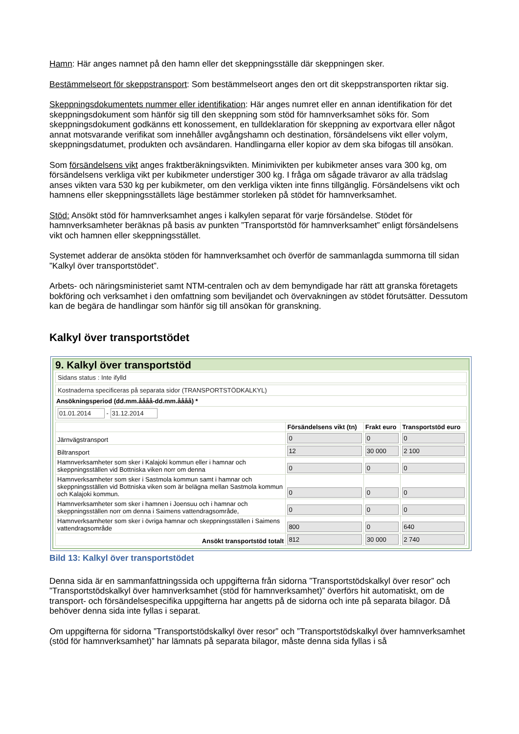Hamn: Här anges namnet på den hamn eller det skeppningsställe där skeppningen sker.
Bestämmelseort för skeppstransport: Som bestämmelseort anges den ort dit skeppstransporten riktar sig.
Skeppningsdokumentets nummer eller identifikation: Här anges numret eller en annan identifikation för det skeppningsdokument som hänför sig till den skeppning som stöd för hamnverksamhet söks för. Som skeppningsdokument godkänns ett konossement, en tulldeklaration för skeppning av exportvara eller något annat motsvarande verifikat som innehåller avgångshamn och destination, försändelsens vikt eller volym, skeppningsdatumet, produkten och avsändaren. Handlingarna eller kopior av dem ska bifogas till ansökan.
Som försändelsens vikt anges fraktberäkningsvikten. Minimivikten per kubikmeter anses vara 300 kg, om försändelsens verkliga vikt per kubikmeter understiger 300 kg. I fråga om sågade trävaror av alla trädslag anses vikten vara 530 kg per kubikmeter, om den verkliga vikten inte finns tillgänglig. Försändelsens vikt och hamnens eller skeppningsställets läge bestämmer storleken på stödet för hamnverksamhet.
Stöd: Ansökt stöd för hamnverksamhet anges i kalkylen separat för varje försändelse. Stödet för hamnverksamheter beräknas på basis av punkten ”Transportstöd för hamnverksamhet” enligt försändelsens vikt och hamnen eller skeppningsstället.
Systemet adderar de ansökta stöden för hamnverksamhet och överför de sammanlagda summorna till sidan ”Kalkyl över transportstödet”.
Arbets- och näringsministeriet samt NTM-centralen och av dem bemyndigade har rätt att granska företagets bokföring och verksamhet i den omfattning som beviljandet och övervakningen av stödet förutsätter. Dessutom kan de begära de handlingar som hänför sig till ansökan för granskning.
Kalkyl över transportstödet
9. Kalkyl över transportstöd
Sidans status : Inte ifylld
Kostnaderna specificeras på separata sidor (TRANSPORTSTÖDKALKYL)
Ansökningsperiod (dd.mm.åååå-dd.mm.åååå) *
01.01.2014 - 31.12.2014
| | Försändelsens vikt (tn) | Frakt euro | Transportstöd euro |
| --- | --- | --- | --- |
| Järnvägstransport | 0 | 0 | 0 |
| Biltransport | 12 | 30 000 | 2 100 |
| Hamnverksamheter som sker i Kalajoki kommun eller i hamnar och skeppningsställen vid Bottniska viken norr om denna | 0 | 0 | 0 |
| Hamnverksamheter som sker i Sastmola kommun samt i hamnar och skeppningsställen vid Bottniska viken som är belägna mellan Sastmola kommun och Kalajoki kommun. | 0 | 0 | 0 |
| Hamnverksamheter som sker i hamnen i Joensuu och i hamnar och skeppningsställen norr om denna i Saimens vattendragsområde, | 0 | 0 | 0 |
| Hamnverksamheter som sker i övriga hamnar och skeppningsställen i Saimens vattendragsområde | 800 | 0 | 640 |
| Ansökt transportstöd totalt | 812 | 30 000 | 2 740 |
Bild 13: Kalkyl över transportstödet
Denna sida är en sammanfattningssida och uppgifterna från sidorna ”Transportstödskalkyl över resor” och ”Transportstödskalkyl över hamnverksamhet (stöd för hamnverksamhet)” överförs hit automatiskt, om de transport- och försändelsespecifika uppgifterna har angetts på de sidorna och inte på separata bilagor. Då behöver denna sida inte fyllas i separat.
Om uppgifterna för sidorna ”Transportstödskalkyl över resor” och ”Transportstödskalkyl över hamnverksamhet (stöd för hamnverksamhet)” har lämnats på separata bilagor, måste denna sida fyllas i så